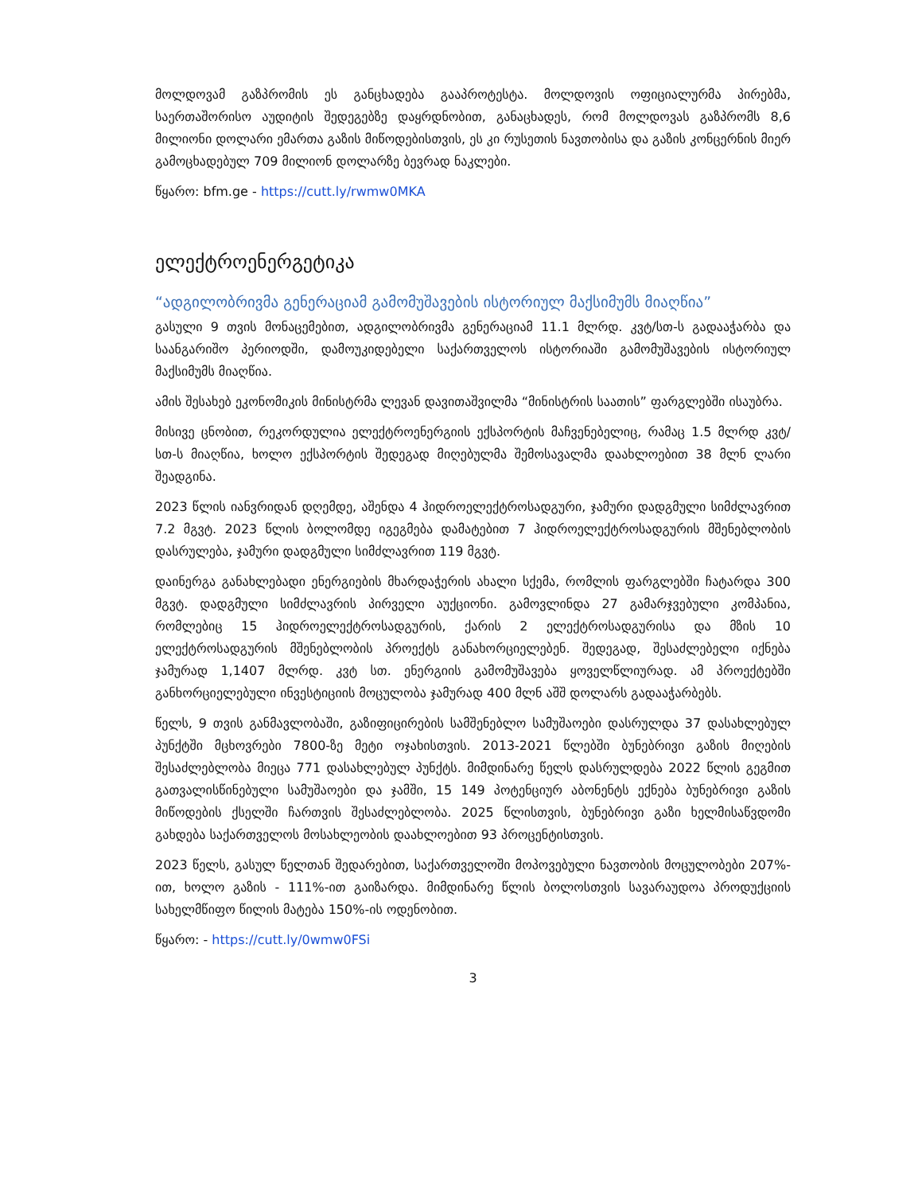მოლდოვამ გაზპრომის ეს განცხადება გააპროტესტა. მოლდოვის ოფიციალურმა პირებმა, საერთაშორისო აუდიტის შედეგებზე დაყრდნობით, განაცხადეს, რომ მოლდოვას გაზპრომს 8,6 მილიონი დოლარი ემართა გაზის მიწოდებისთვის, ეს კი რუსეთის ნავთობისა და გაზის კონცერნის მიერ გამოცხადებულ 709 მილიონ დოლარზე ბევრად ნაკლები.
წყარო: bfm.ge - https://cutt.ly/rwmw0MKA
ელექტროენერგეტიკა
“ადგილობრივმა გენერაციამ გამომუშავების ისტორიულ მაქსიმუმს მიაღწია”
გასული 9 თვის მონაცემებით, ადგილობრივმა გენერაციამ 11.1 მლრდ. კვტ/სთ-ს გადააჭარბა და საანგარიშო პერიოდში, დამოუკიდებელი საქართველოს ისტორიაში გამომუშავების ისტორიულ მაქსიმუმს მიაღწია.
ამის შესახებ ეკონომიკის მინისტრმა ლევან დავითაშვილმა “მინისტრის საათის” ფარგლებში ისაუბრა.
მისივე ცნობით, რეკორდულია ელექტროენერგიის ექსპორტის მაჩვენებელიც, რამაც 1.5 მლრდ კვტ/სთ-ს მიაღწია, ხოლო ექსპორტის შედეგად მიღებულმა შემოსავალმა დაახლოებით 38 მლნ ლარი შეადგინა.
2023 წლის იანვრიდან დღემდე, აშენდა 4 ჰიდროელექტროსადგური, ჯამური დადგმული სიმძლავრით 7.2 მგვტ. 2023 წლის ბოლომდე იგეგმება დამატებით 7 ჰიდროელექტროსადგურის მშენებლობის დასრულება, ჯამური დადგმული სიმძლავრით 119 მგვტ.
დაინერგა განახლებადი ენერგიების მხარდაჭერის ახალი სქემა, რომლის ფარგლებში ჩატარდა 300 მგვტ. დადგმული სიმძლავრის პირველი აუქციონი. გამოვლინდა 27 გამარჯვებული კომპანია, რომლებიც 15 ჰიდროელექტროსადგურის, ქარის 2 ელექტროსადგურისა და მზის 10 ელექტროსადგურის მშენებლობის პროექტს განახორციელებენ. შედეგად, შესაძლებელი იქნება ჯამურად 1,1407 მლრდ. კვტ სთ. ენერგიის გამომუშავება ყოველწლიურად. ამ პროექტებში განხორციელებული ინვესტიციის მოცულობა ჯამურად 400 მლნ აშშ დოლარს გადააჭარბებს.
წელს, 9 თვის განმავლობაში, გაზიფიცირების სამშენებლო სამუშაოები დასრულდა 37 დასახლებულ პუნქტში მცხოვრები 7800-ზე მეტი ოჯახისთვის. 2013-2021 წლებში ბუნებრივი გაზის მიღების შესაძლებლობა მიეცა 771 დასახლებულ პუნქტს. მიმდინარე წელს დასრულდება 2022 წლის გეგმით გათვალისწინებული სამუშაოები და ჯამში, 15 149 პოტენციურ აბონენტს ექნება ბუნებრივი გაზის მიწოდების ქსელში ჩართვის შესაძლებლობა. 2025 წლისთვის, ბუნებრივი გაზი ხელმისაწვდომი გახდება საქართველოს მოსახლეობის დაახლოებით 93 პროცენტისთვის.
2023 წელს, გასულ წელთან შედარებით, საქართველოში მოპოვებული ნავთობის მოცულობები 207%-ით, ხოლო გაზის - 111%-ით გაიზარდა. მიმდინარე წლის ბოლოსთვის სავარაუდოა პროდუქციის სახელმწიფო წილის მატება 150%-ის ოდენობით.
წყარო: - https://cutt.ly/0wmw0FSi
3